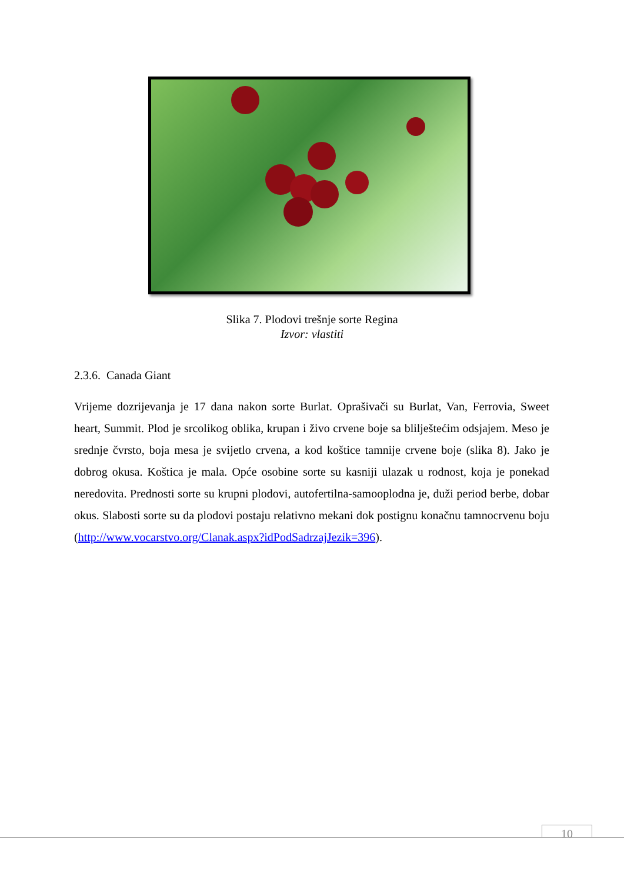Slika 7. Plodovi trešnje sorte Regina
Izvor: vlastiti
2.3.6. Canada Giant
Vrijeme dozrijevanja je 17 dana nakon sorte Burlat. Oprašivači su Burlat, Van, Ferrovia, Sweet heart, Summit. Plod je srcolikog oblika, krupan i živo crvene boje sa blilještećim odsjajem. Meso je srednje čvrsto, boja mesa je svijetlo crvena, a kod koštice tamnije crvene boje (slika 8). Jako je dobrog okusa. Koštica je mala. Opće osobine sorte su kasniji ulazak u rodnost, koja je ponekad neredovita. Prednosti sorte su krupni plodovi, autofertilna-samooplodna je, duži period berbe, dobar okus. Slabosti sorte su da plodovi postaju relativno mekani dok postignu konačnu tamnocrvenu boju (http://www.vocarstvo.org/Clanak.aspx?idPodSadrzajJezik=396).
10